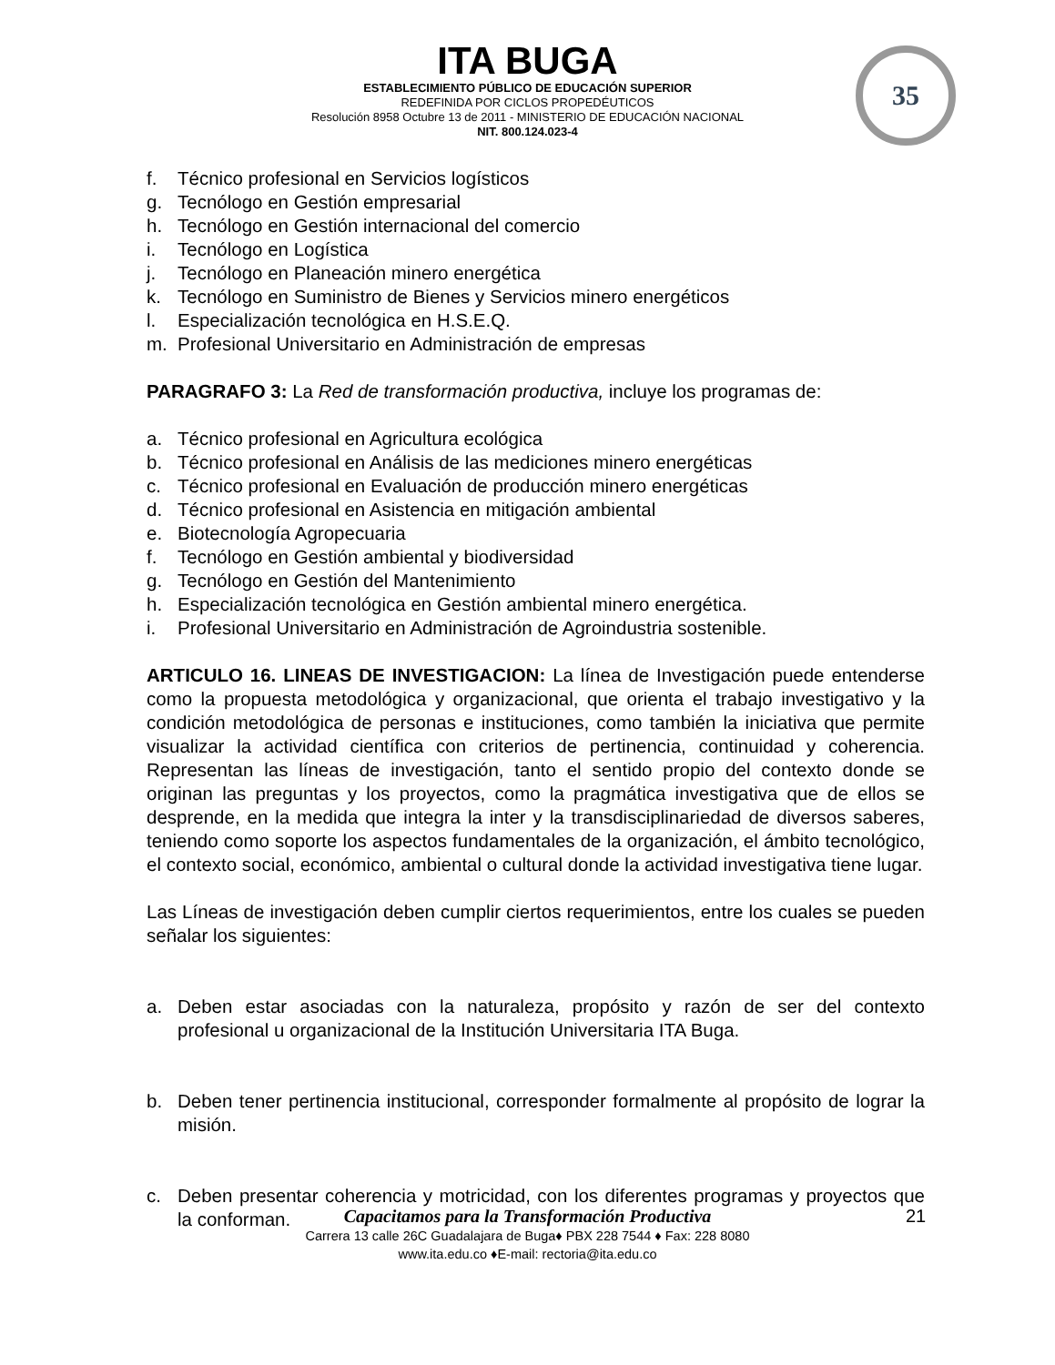ITA BUGA
ESTABLECIMIENTO PÚBLICO DE EDUCACIÓN SUPERIOR
REDEFINIDA POR CICLOS PROPEDÉUTICOS
Resolución 8958 Octubre 13 de 2011 - MINISTERIO DE EDUCACIÓN NACIONAL
NIT. 800.124.023-4
35
f. Técnico profesional en Servicios logísticos
g. Tecnólogo en Gestión empresarial
h. Tecnólogo en Gestión internacional del comercio
i. Tecnólogo en Logística
j. Tecnólogo en Planeación minero energética
k. Tecnólogo en Suministro de Bienes y Servicios minero energéticos
l. Especialización tecnológica en H.S.E.Q.
m. Profesional Universitario en Administración de empresas
PARAGRAFO 3: La Red de transformación productiva, incluye los programas de:
a. Técnico profesional en Agricultura ecológica
b. Técnico profesional en Análisis de las mediciones minero energéticas
c. Técnico profesional en Evaluación de producción minero energéticas
d. Técnico profesional en Asistencia en mitigación ambiental
e. Biotecnología Agropecuaria
f. Tecnólogo en Gestión ambiental y biodiversidad
g. Tecnólogo en Gestión del Mantenimiento
h. Especialización tecnológica en Gestión ambiental minero energética.
i. Profesional Universitario en Administración de Agroindustria sostenible.
ARTICULO 16. LINEAS DE INVESTIGACION: La línea de Investigación puede entenderse como la propuesta metodológica y organizacional, que orienta el trabajo investigativo y la condición metodológica de personas e instituciones, como también la iniciativa que permite visualizar la actividad científica con criterios de pertinencia, continuidad y coherencia. Representan las líneas de investigación, tanto el sentido propio del contexto donde se originan las preguntas y los proyectos, como la pragmática investigativa que de ellos se desprende, en la medida que integra la inter y la transdisciplinariedad de diversos saberes, teniendo como soporte los aspectos fundamentales de la organización, el ámbito tecnológico, el contexto social, económico, ambiental o cultural donde la actividad investigativa tiene lugar.
Las Líneas de investigación deben cumplir ciertos requerimientos, entre los cuales se pueden señalar los siguientes:
a. Deben estar asociadas con la naturaleza, propósito y razón de ser del contexto profesional u organizacional de la Institución Universitaria ITA Buga.
b. Deben tener pertinencia institucional, corresponder formalmente al propósito de lograr la misión.
c. Deben presentar coherencia y motricidad, con los diferentes programas y proyectos que la conforman.
Capacitamos para la Transformación Productiva
Carrera 13 calle 26C Guadalajara de Buga♦ PBX 228 7544 ♦ Fax: 228 8080
www.ita.edu.co ♦E-mail: rectoria@ita.edu.co
21